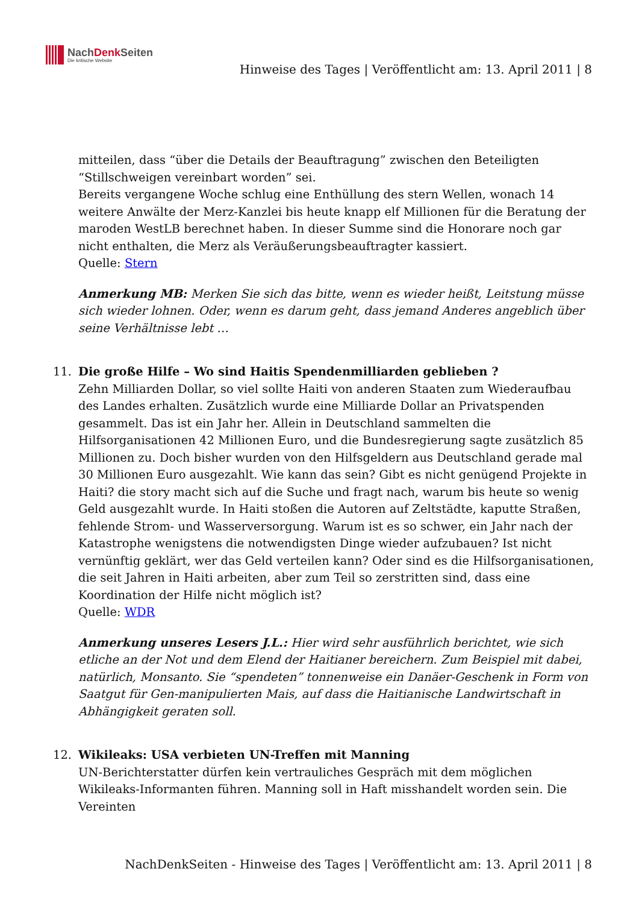NachDenk Seiten
Die kritische Website
Hinweise des Tages | Veröffentlicht am: 13. April 2011 | 8
mitteilen, dass “über die Details der Beauftragung” zwischen den Beteiligten “Stillschweigen vereinbart worden” sei.
Bereits vergangene Woche schlug eine Enthüllung des stern Wellen, wonach 14 weitere Anwälte der Merz-Kanzlei bis heute knapp elf Millionen für die Beratung der maroden WestLB berechnet haben. In dieser Summe sind die Honorare noch gar nicht enthalten, die Merz als Veräußerungsbeauftragter kassiert.
Quelle: Stern
Anmerkung MB: Merken Sie sich das bitte, wenn es wieder heißt, Leitstung müsse sich wieder lohnen. Oder, wenn es darum geht, dass jemand Anderes angeblich über seine Verhältnisse lebt …
11. Die große Hilfe – Wo sind Haitis Spendenmilliarden geblieben ?
Zehn Milliarden Dollar, so viel sollte Haiti von anderen Staaten zum Wiederaufbau des Landes erhalten. Zusätzlich wurde eine Milliarde Dollar an Privatspenden gesammelt. Das ist ein Jahr her. Allein in Deutschland sammelten die Hilfsorganisationen 42 Millionen Euro, und die Bundesregierung sagte zusätzlich 85 Millionen zu. Doch bisher wurden von den Hilfsgeldern aus Deutschland gerade mal 30 Millionen Euro ausgezahlt. Wie kann das sein? Gibt es nicht genügend Projekte in Haiti? die story macht sich auf die Suche und fragt nach, warum bis heute so wenig Geld ausgezahlt wurde. In Haiti stoßen die Autoren auf Zeltstädte, kaputte Straßen, fehlende Strom- und Wasserversorgung. Warum ist es so schwer, ein Jahr nach der Katastrophe wenigstens die notwendigsten Dinge wieder aufzubauen? Ist nicht vernünftig geklärt, wer das Geld verteilen kann? Oder sind es die Hilfsorganisationen, die seit Jahren in Haiti arbeiten, aber zum Teil so zerstritten sind, dass eine Koordination der Hilfe nicht möglich ist?
Quelle: WDR
Anmerkung unseres Lesers J.L.: Hier wird sehr ausführlich berichtet, wie sich etliche an der Not und dem Elend der Haitianer bereichern. Zum Beispiel mit dabei, natürlich, Monsanto. Sie “spendeten” tonnenweise ein Danäer-Geschenk in Form von Saatgut für Gen-manipulierten Mais, auf dass die Haitianische Landwirtschaft in Abhängigkeit geraten soll.
12. Wikileaks: USA verbieten UN-Treffen mit Manning
UN-Berichterstatter dürfen kein vertrauliches Gespräch mit dem möglichen Wikileaks-Informanten führen. Manning soll in Haft misshandelt worden sein. Die Vereinten
NachDenkSeiten - Hinweise des Tages | Veröffentlicht am: 13. April 2011 | 8